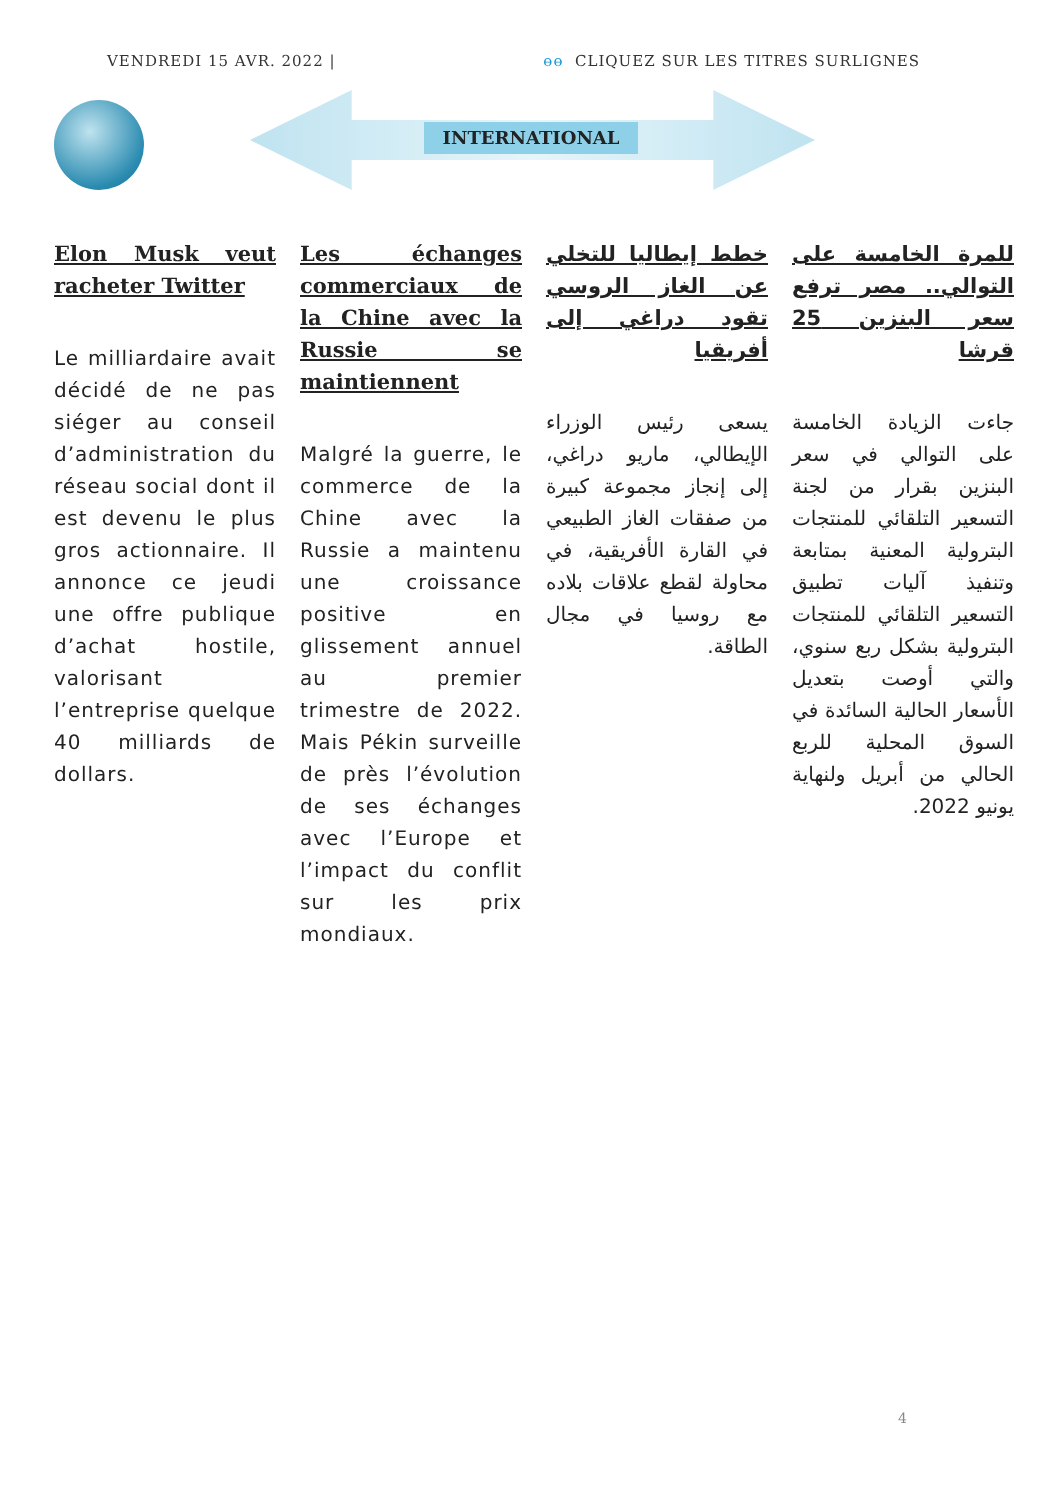VENDREDI 15 AVR. 2022 | ɵɵ CLIQUEZ SUR LES TITRES SURLIGNES
INTERNATIONAL
Elon Musk veut racheter Twitter
Le milliardaire avait décidé de ne pas siéger au conseil d’administration du réseau social dont il est devenu le plus gros actionnaire. Il annonce ce jeudi une offre publique d’achat hostile, valorisant l’entreprise quelque 40 milliards de dollars.
Les échanges commerciaux de la Chine avec la Russie se maintiennent
Malgré la guerre, le commerce de la Chine avec la Russie a maintenu une croissance positive en glissement annuel au premier trimestre de 2022. Mais Pékin surveille de près l’évolution de ses échanges avec l’Europe et l’impact du conflit sur les prix mondiaux.
خطط إيطاليا للتخلي عن الغاز الروسي تقود دراغي إلى أفريقيا
يسعى رئيس الوزراء الإيطالي، ماريو دراغي، إلى إنجاز مجموعة كبيرة من صفقات الغاز الطبيعي في القارة الأفريقية، في محاولة لقطع علاقات بلاده مع روسيا في مجال الطاقة.
للمرة الخامسة على التوالي.. مصر ترفع سعر البنزين 25 قرشا
جاءت الزيادة الخامسة على التوالي في سعر البنزين بقرار من لجنة التسعير التلقائي للمنتجات البترولية المعنية بمتابعة وتنفيذ آليات تطبيق التسعير التلقائي للمنتجات البترولية بشكل ربع سنوي، والتي أوصت بتعديل الأسعار الحالية السائدة في السوق المحلية للربع الحالي من أبريل ولنهاية يونيو 2022.
4